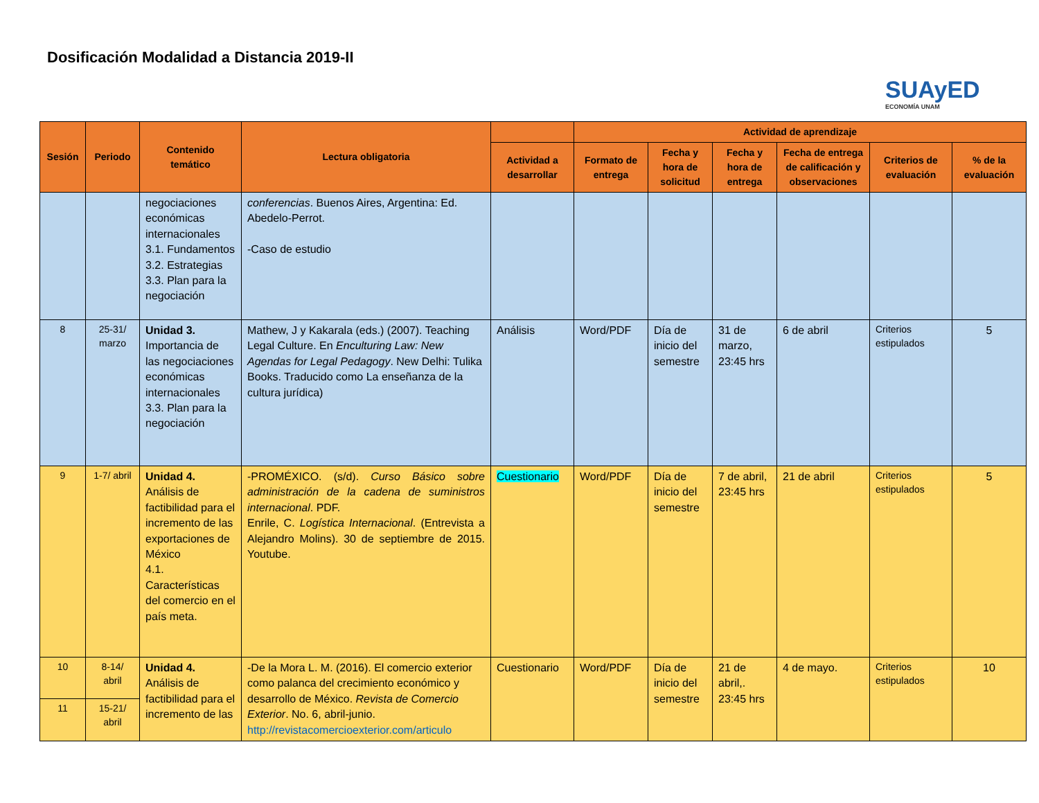Dosificación Modalidad a Distancia 2019-II
SUAyED
ECONOMÍA UNAM
| Sesión | Periodo | Contenido temático | Lectura obligatoria | | Actividad de aprendizaje | | | | | |
| --- | --- | --- | --- | --- | --- | --- | --- | --- | --- | --- |
| | | | | Actividad a desarrollar | Formato de entrega | Fecha y hora de solicitud | Fecha y hora de entrega | Fecha de entrega de calificación y observaciones | Criterios de evaluación | % de la evaluación |
| | | negociaciones económicas internacionales 3.1. Fundamentos 3.2. Estrategias 3.3. Plan para la negociación | conferencias . Buenos Aires, Argentina: Ed. Abedelo-Perrot. -Caso de estudio | | | | | | | |
| 8 | 25-31/ marzo | Unidad 3. Importancia de las negociaciones económicas internacionales 3.3. Plan para la negociación | Mathew, J y Kakarala (eds.) (2007). Teaching Legal Culture. En Enculturing Law: New Agendas for Legal Pedagogy . New Delhi: Tulika Books. Traducido como La enseñanza de la cultura jurídica) | Análisis | Word/PDF | Día de inicio del semestre | 31 de marzo, 23:45 hrs | 6 de abril | Criterios estipulados | 5 |
| 9 | 1-7/ abril | Unidad 4. Análisis de factibilidad para el incremento de las exportaciones de México 4.1. Características del comercio en el país meta. | -PROMÉXICO. (s/d). Curso Básico sobre administración de la cadena de suministros internacional . PDF. Enrile, C. Logística Internacional . (Entrevista a Alejandro Molins). 30 de septiembre de 2015. Youtube. | Cuestionario | Word/PDF | Día de inicio del semestre | 7 de abril, 23:45 hrs | 21 de abril | Criterios estipulados | 5 |
| 10 | 8-14/ abril | Unidad 4. Análisis de factibilidad para el incremento de las | -De la Mora L. M. (2016). El comercio exterior como palanca del crecimiento económico y desarrollo de México. Revista de Comercio Exterior . No. 6, abril-junio. http://revistacomercioexterior.com/articulo | Cuestionario | Word/PDF | Día de inicio del semestre | 21 de abril,. 23:45 hrs | 4 de mayo. | Criterios estipulados | 10 |
| 11 | 15-21/ abril | | | | | | | | | |